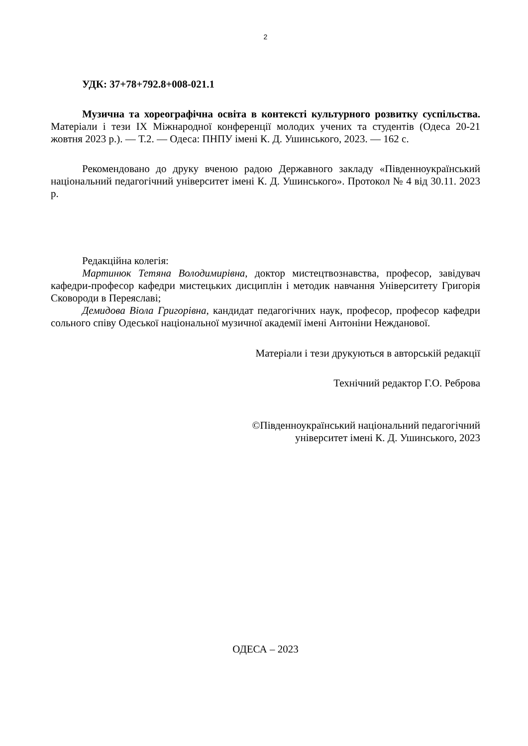2
УДК: 37+78+792.8+008-021.1
Музична та хореографічна освіта в контексті культурного розвитку суспільства. Матеріали і тези IX Міжнародної конференції молодих учених та студентів (Одеса 20-21 жовтня 2023 р.). — Т.2. — Одеса: ПНПУ імені К. Д. Ушинського, 2023. — 162 с.
Рекомендовано до друку вченою радою Державного закладу «Південноукраїнський національний педагогічний університет імені К. Д. Ушинського». Протокол № 4 від 30.11. 2023 р.
Редакційна колегія:
Мартинюк Тетяна Володимирівна, доктор мистецтвознавства, професор, завідувач кафедри-професор кафедри мистецьких дисциплін і методик навчання Університету Григорія Сковороди в Переяславі;
Демидова Віола Григорівна, кандидат педагогічних наук, професор, професор кафедри сольного співу Одеської національної музичної академії імені Антоніни Нежданової.
Матеріали і тези друкуються в авторській редакції
Технічний редактор Г.О. Реброва
©Південноукраїнський національний педагогічний
університет імені К. Д. Ушинського, 2023
ОДЕСА – 2023